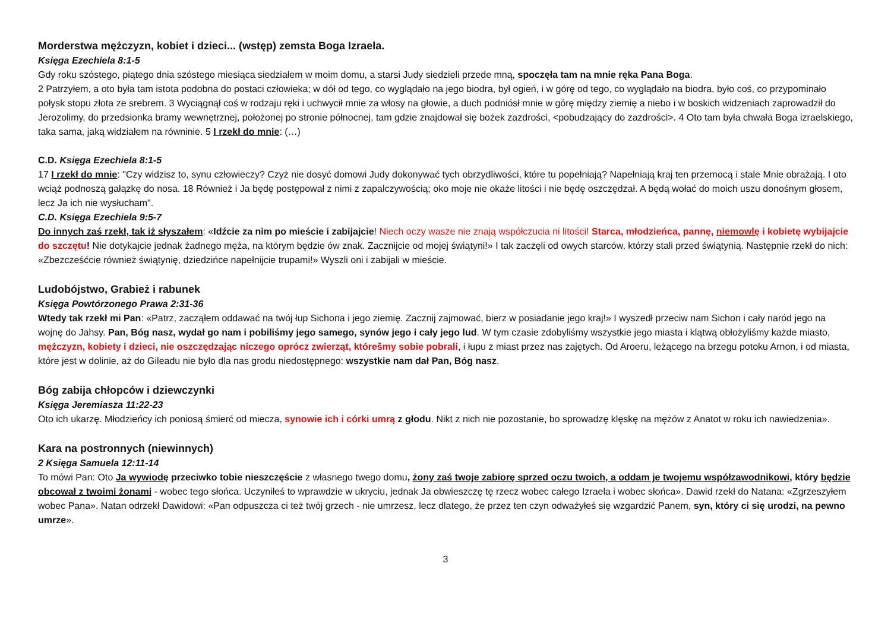Morderstwa mężczyzn, kobiet i dzieci... (wstęp) zemsta Boga Izraela.
Księga Ezechiela 8:1-5
Gdy roku szóstego, piątego dnia szóstego miesiąca siedziałem w moim domu, a starsi Judy siedzieli przede mną, spoczęła tam na mnie ręka Pana Boga.
2 Patrzyłem, a oto była tam istota podobna do postaci człowieka; w dół od tego, co wyglądało na jego biodra, był ogień, i w górę od tego, co wyglądało na biodra, było coś, co przypominało połysk stopu złota ze srebrem. 3 Wyciągnął coś w rodzaju ręki i uchwycił mnie za włosy na głowie, a duch podniósł mnie w górę między ziemię a niebo i w boskich widzeniach zaprowadził do Jerozolimy, do przedsionka bramy wewnętrznej, położonej po stronie północnej, tam gdzie znajdował się bożek zazdrości, <pobudzający do zazdrości>. 4 Oto tam była chwała Boga izraelskiego, taka sama, jaką widziałem na równinie. 5 I rzekł do mnie: (…)
C.D. Księga Ezechiela 8:1-5
17 I rzekł do mnie: "Czy widzisz to, synu człowieczy? Czyż nie dosyć domowi Judy dokonywać tych obrzydliwości, które tu popełniają? Napełniają kraj ten przemocą i stale Mnie obrażają. I oto wciąż podnoszą gałązkę do nosa. 18 Również i Ja będę postępował z nimi z zapalczywością; oko moje nie okaże litości i nie będę oszczędzał. A będą wołać do moich uszu donośnym głosem, lecz Ja ich nie wysłucham".
C.D. Księga Ezechiela 9:5-7
Do innych zaś rzekł, tak iż słyszałem: «Idźcie za nim po mieście i zabijajcie! Niech oczy wasze nie znają współczucia ni litości! Starca, młodzieńca, pannę, niemowlę i kobietę wybijajcie do szczętu! Nie dotykajcie jednak żadnego męża, na którym będzie ów znak. Zacznijcie od mojej świątyni!» I tak zaczęli od owych starców, którzy stali przed świątynią. Następnie rzekł do nich: «Zbezcześćcie również świątynię, dziedzińce napełnijcie trupami!» Wyszli oni i zabijali w mieście.
Ludobójstwo, Grabież i rabunek
Księga Powtórzonego Prawa 2:31-36
Wtedy tak rzekł mi Pan: «Patrz, zacząłem oddawać na twój łup Sichona i jego ziemię. Zacznij zajmować, bierz w posiadanie jego kraj!» I wyszedł przeciw nam Sichon i cały naród jego na wojnę do Jahsy. Pan, Bóg nasz, wydał go nam i pobiliśmy jego samego, synów jego i cały jego lud. W tym czasie zdobyliśmy wszystkie jego miasta i klątwą obłożyliśmy każde miasto, mężczyzn, kobiety i dzieci, nie oszczędzając niczego oprócz zwierząt, którešmy sobie pobrali, i łupu z miast przez nas zajętych. Od Aroeru, leżącego na brzegu potoku Arnon, i od miasta, które jest w dolinie, aż do Gileadu nie było dla nas grodu niedostępnego: wszystkie nam dał Pan, Bóg nasz.
Bóg zabija chłopców i dziewczynki
Księga Jeremiasza 11:22-23
Oto ich ukarzę. Młodzieńcy ich poniosą śmierć od miecza, synowie ich i córki umrą z głodu. Nikt z nich nie pozostanie, bo sprowadzę klęskę na mężów z Anatot w roku ich nawiedzenia».
Kara na postronnych (niewinnych)
2 Księga Samuela 12:11-14
To mówi Pan: Oto Ja wywiodę przeciwko tobie nieszczęście z własnego twego domu, żony zaś twoje zabiorę sprzed oczu twoich, a oddam je twojemu współzawodnikowi, który będzie obcował z twoimi żonami - wobec tego słońca. Uczyniłeś to wprawdzie w ukryciu, jednak Ja obwieszczę tę rzecz wobec całego Izraela i wobec słońca». Dawid rzekł do Natana: «Zgrzeszyłem wobec Pana». Natan odrzekł Dawidowi: «Pan odpuszcza ci też twój grzech - nie umrzesz, lecz dlatego, że przez ten czyn odważyłeś się wzgardzić Panem, syn, który ci się urodzi, na pewno umrze».
3